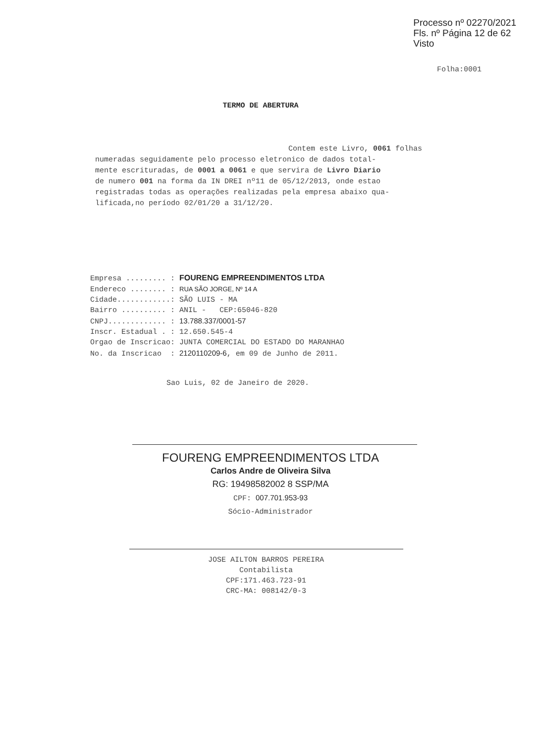Processo nº 02270/2021
Fls. nº Página 12 de 62
Visto
Folha:0001
TERMO DE ABERTURA
Contem este Livro, 0061 folhas
numeradas seguidamente pelo processo eletronico de dados total-
mente escrituradas, de 0001 a 0061 e que servira de Livro Diario
de numero 001 na forma da IN DREI nº11 de 05/12/2013, onde estao
registradas todas as operações realizadas pela empresa abaixo qua-
lificada,no período 02/01/20 a 31/12/20.
Empresa ......... : FOURENG EMPREENDIMENTOS LTDA Endereco ........ : RUA SÃO JORGE, Nº 14 A Cidade............: SÃO LUIS - MA Bairro .......... : ANIL - CEP:65046-820 CNPJ............. : 13.788.337/0001-57 Inscr. Estadual . : 12.650.545-4 Orgao de Inscricao: JUNTA COMERCIAL DO ESTADO DO MARANHAO No. da Inscricao : 2120110209-6, em 09 de Junho de 2011.
Sao Luis, 02 de Janeiro de 2020.
FOURENG EMPREENDIMENTOS LTDA
Carlos Andre de Oliveira Silva
RG: 19498582002 8 SSP/MA
CPF: 007.701.953-93
Sócio-Administrador
JOSE AILTON BARROS PEREIRA
Contabilista
CPF:171.463.723-91
CRC-MA: 008142/0-3